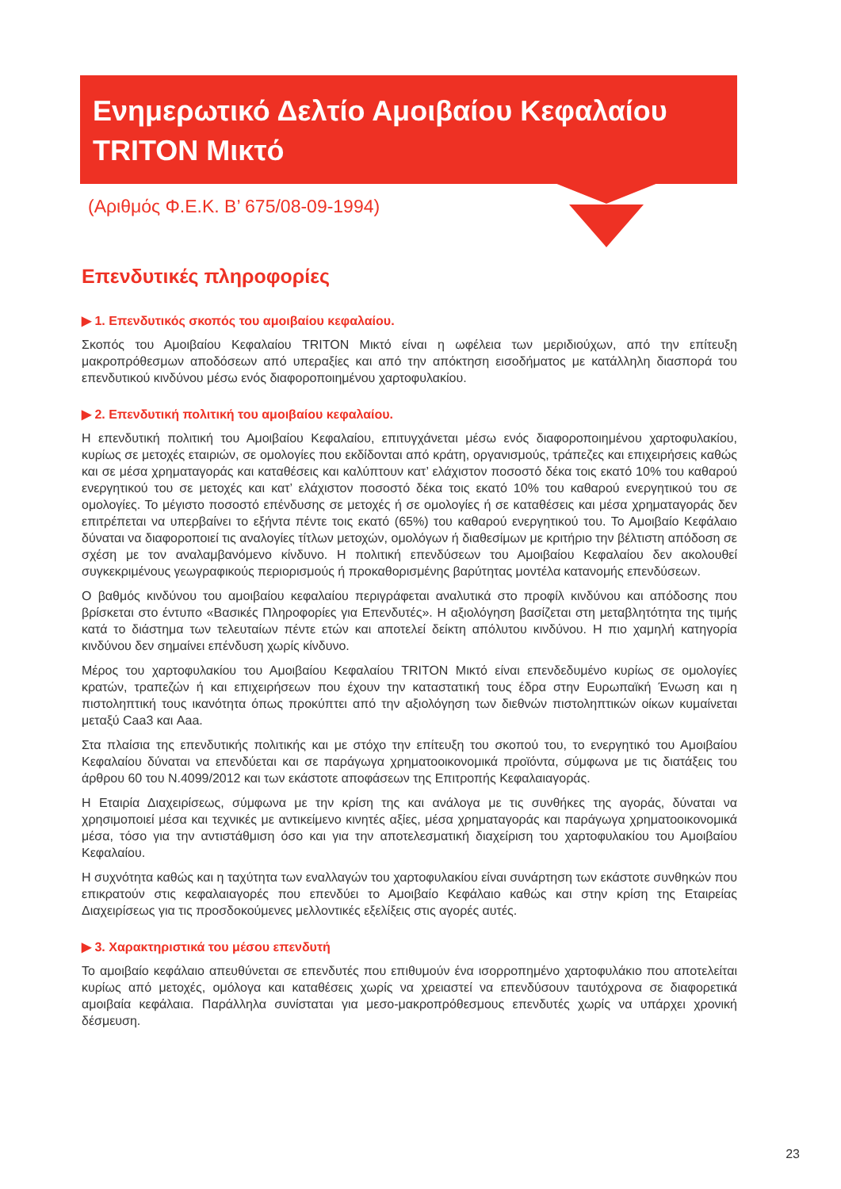Ενημερωτικό Δελτίο Αμοιβαίου Κεφαλαίου
TRITON Μικτό
(Αριθμός Φ.Ε.Κ. Β’ 675/08-09-1994)
Επενδυτικές πληροφορίες
▶ 1. Επενδυτικός σκοπός του αμοιβαίου κεφαλαίου.
Σκοπός του Αμοιβαίου Κεφαλαίου TRITON Μικτό είναι η ωφέλεια των μεριδιούχων, από την επίτευξη μακροπρόθεσμων αποδόσεων από υπεραξίες και από την απόκτηση εισοδήματος με κατάλληλη διασπορά του επενδυτικού κινδύνου μέσω ενός διαφοροποιημένου χαρτοφυλακίου.
▶ 2. Επενδυτική πολιτική του αμοιβαίου κεφαλαίου.
Η επενδυτική πολιτική του Αμοιβαίου Κεφαλαίου, επιτυγχάνεται μέσω ενός διαφοροποιημένου χαρτοφυλακίου, κυρίως σε μετοχές εταιριών, σε ομολογίες που εκδίδονται από κράτη, οργανισμούς, τράπεζες και επιχειρήσεις καθώς και σε μέσα χρηματαγοράς και καταθέσεις και καλύπτουν κατ’ ελάχιστον ποσοστό δέκα τοις εκατό 10% του καθαρού ενεργητικού του σε μετοχές και κατ’ ελάχιστον ποσοστό δέκα τοις εκατό 10% του καθαρού ενεργητικού του σε ομολογίες. Το μέγιστο ποσοστό επένδυσης σε μετοχές ή σε ομολογίες ή σε καταθέσεις και μέσα χρηματαγοράς δεν επιτρέπεται να υπερβαίνει το εξήντα πέντε τοις εκατό (65%) του καθαρού ενεργητικού του. Το Αμοιβαίο Κεφάλαιο δύναται να διαφοροποιεί τις αναλογίες τίτλων μετοχών, ομολόγων ή διαθεσίμων με κριτήριο την βέλτιστη απόδοση σε σχέση με τον αναλαμβανόμενο κίνδυνο. Η πολιτική επενδύσεων του Αμοιβαίου Κεφαλαίου δεν ακολουθεί συγκεκριμένους γεωγραφικούς περιορισμούς ή προκαθορισμένης βαρύτητας μοντέλα κατανομής επενδύσεων.
Ο βαθμός κινδύνου του αμοιβαίου κεφαλαίου περιγράφεται αναλυτικά στο προφίλ κινδύνου και απόδοσης που βρίσκεται στο έντυπο «Βασικές Πληροφορίες για Επενδυτές». Η αξιολόγηση βασίζεται στη μεταβλητότητα της τιμής κατά το διάστημα των τελευταίων πέντε ετών και αποτελεί δείκτη απόλυτου κινδύνου. Η πιο χαμηλή κατηγορία κινδύνου δεν σημαίνει επένδυση χωρίς κίνδυνο.
Μέρος του χαρτοφυλακίου του Αμοιβαίου Κεφαλαίου TRITON Μικτό είναι επενδεδυμένο κυρίως σε ομολογίες κρατών, τραπεζών ή και επιχειρήσεων που έχουν την καταστατική τους έδρα στην Ευρωπαϊκή Ένωση και η πιστοληπτική τους ικανότητα όπως προκύπτει από την αξιολόγηση των διεθνών πιστοληπτικών οίκων κυμαίνεται μεταξύ Caa3 και Aaa.
Στα πλαίσια της επενδυτικής πολιτικής και με στόχο την επίτευξη του σκοπού του, το ενεργητικό του Αμοιβαίου Κεφαλαίου δύναται να επενδύεται και σε παράγωγα χρηματοοικονομικά προϊόντα, σύμφωνα με τις διατάξεις του άρθρου 60 του Ν.4099/2012 και των εκάστοτε αποφάσεων της Επιτροπής Κεφαλαιαγοράς.
Η Εταιρία Διαχειρίσεως, σύμφωνα με την κρίση της και ανάλογα με τις συνθήκες της αγοράς, δύναται να χρησιμοποιεί μέσα και τεχνικές με αντικείμενο κινητές αξίες, μέσα χρηματαγοράς και παράγωγα χρηματοοικονομικά μέσα, τόσο για την αντιστάθμιση όσο και για την αποτελεσματική διαχείριση του χαρτοφυλακίου του Αμοιβαίου Κεφαλαίου.
Η συχνότητα καθώς και η ταχύτητα των εναλλαγών του χαρτοφυλακίου είναι συνάρτηση των εκάστοτε συνθηκών που επικρατούν στις κεφαλαιαγορές που επενδύει το Αμοιβαίο Κεφάλαιο καθώς και στην κρίση της Εταιρείας Διαχειρίσεως για τις προσδοκούμενες μελλοντικές εξελίξεις στις αγορές αυτές.
▶ 3. Χαρακτηριστικά του μέσου επενδυτή
Το αμοιβαίο κεφάλαιο απευθύνεται σε επενδυτές που επιθυμούν ένα ισορροπημένο χαρτοφυλάκιο που αποτελείται κυρίως από μετοχές, ομόλογα και καταθέσεις χωρίς να χρειαστεί να επενδύσουν ταυτόχρονα σε διαφορετικά αμοιβαία κεφάλαια. Παράλληλα συνίσταται για μεσο-μακροπρόθεσμους επενδυτές χωρίς να υπάρχει χρονική δέσμευση.
23